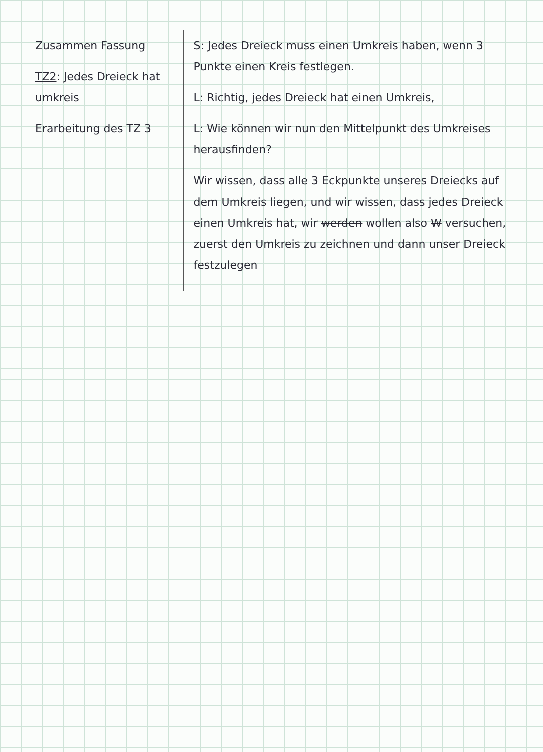| Zusammen Fassung TZ2 : Jedes Dreieck hat umkreis Erarbeitung des TZ 3 | S: Jedes Dreieck muss einen Umkreis haben, wenn 3 Punkte einen Kreis festlegen. L: Richtig, jedes Dreieck hat einen Umkreis, L: Wie können wir nun den Mittelpunkt des Umkreises herausfinden? Wir wissen, dass alle 3 Eckpunkte unseres Dreiecks auf dem Umkreis liegen, und wir wissen, dass jedes Dreieck einen Umkreis hat, wir werden wollen also W versuchen, zuerst den Umkreis zu zeichnen und dann unser Dreieck festzulegen |